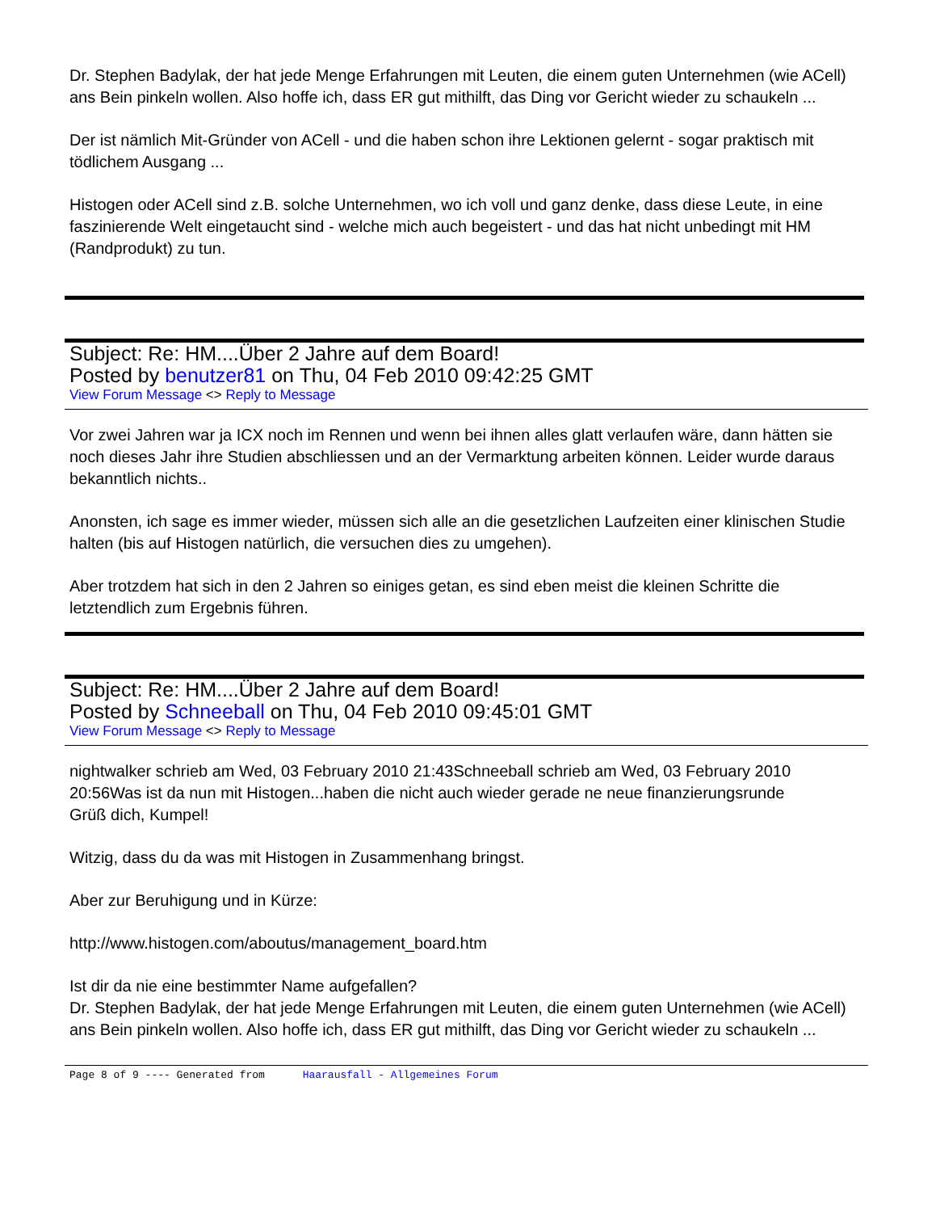Dr. Stephen Badylak, der hat jede Menge Erfahrungen mit Leuten, die einem guten Unternehmen (wie ACell) ans Bein pinkeln wollen. Also hoffe ich, dass ER gut mithilft, das Ding vor Gericht wieder zu schaukeln ...
Der ist nämlich Mit-Gründer von ACell - und die haben schon ihre Lektionen gelernt - sogar praktisch mit tödlichem Ausgang ...
Histogen oder ACell sind z.B. solche Unternehmen, wo ich voll und ganz denke, dass diese Leute, in eine faszinierende Welt eingetaucht sind - welche mich auch begeistert - und das hat nicht unbedingt mit HM (Randprodukt) zu tun.
Subject: Re: HM....Über 2 Jahre auf dem Board!
Posted by benutzer81 on Thu, 04 Feb 2010 09:42:25 GMT
View Forum Message <> Reply to Message
Vor zwei Jahren war ja ICX noch im Rennen und wenn bei ihnen alles glatt verlaufen wäre, dann hätten sie noch dieses Jahr ihre Studien abschliessen und an der Vermarktung arbeiten können. Leider wurde daraus bekanntlich nichts..
Anonsten, ich sage es immer wieder, müssen sich alle an die gesetzlichen Laufzeiten einer klinischen Studie halten (bis auf Histogen natürlich, die versuchen dies zu umgehen).
Aber trotzdem hat sich in den 2 Jahren so einiges getan, es sind eben meist die kleinen Schritte die letztendlich zum Ergebnis führen.
Subject: Re: HM....Über 2 Jahre auf dem Board!
Posted by Schneeball on Thu, 04 Feb 2010 09:45:01 GMT
View Forum Message <> Reply to Message
nightwalker schrieb am Wed, 03 February 2010 21:43Schneeball schrieb am Wed, 03 February 2010 20:56Was ist da nun mit Histogen...haben die nicht auch wieder gerade ne neue finanzierungsrunde
Grüß dich, Kumpel!
Witzig, dass du da was mit Histogen in Zusammenhang bringst.
Aber zur Beruhigung und in Kürze:
http://www.histogen.com/aboutus/management_board.htm
Ist dir da nie eine bestimmter Name aufgefallen?
Dr. Stephen Badylak, der hat jede Menge Erfahrungen mit Leuten, die einem guten Unternehmen (wie ACell) ans Bein pinkeln wollen. Also hoffe ich, dass ER gut mithilft, das Ding vor Gericht wieder zu schaukeln ...
Page 8 of 9 ---- Generated from Haarausfall - Allgemeines Forum